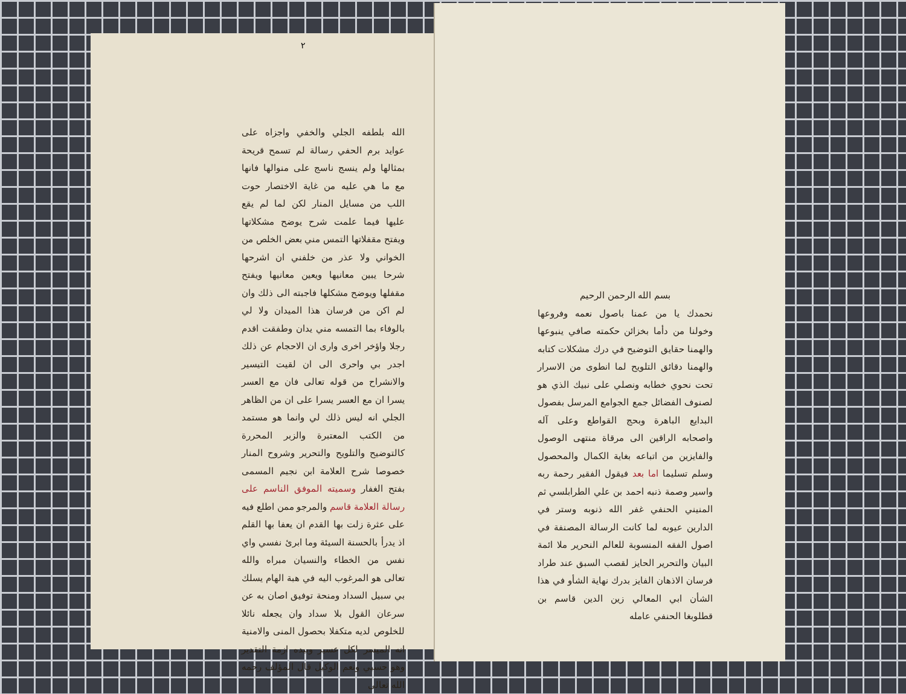٢
الله بلطفه الجلي والخفي واجزاه على عوايد برم الحفي رسالة لم تسمح قريحة بمثالها ولم ينسج ناسج على منوالها فانها مع ما هي عليه من غاية الاختصار حوت اللب من مسايل المنار لكن لما لم يقع عليها فيما علمت شرح يوضح مشكلاتها ويفتح مقفلاتها التمس مني بعض الخلص من الخواني ولا عذر من خلفني ان اشرحها شرحا يبين معانيها ويعين معانيها ويفتح مقفلها ويوضح مشكلها فاجبته الى ذلك وان لم اكن من فرسان هذا الميدان ولا لي بالوفاء بما التمسه مني يدان وطفقت اقدم رجلا واؤخر اخرى وارى ان الاحجام عن ذلك اجدر بي واحرى الى ان لقيت التيسير والانشراح من قوله تعالى فان مع العسر يسرا ان مع العسر يسرا على ان من الظاهر الجلي انه ليس ذلك لي وانما هو مستمد من الكتب المعتبرة والزبر المحررة كالتوضيح والتلويح والتحرير وشروح المنار خصوصا شرح العلامة ابن نجيم المسمى بفتح الغفار وسميته الموفق الناسم على رسالة العلامة قاسم والمرجو ممن اطلع فيه على عثرة زلت بها القدم ان يعفا بها القلم اذ يدرأ بالحسنة السيئة وما ابرئ نفسي واي نفس من الخطاء والنسيان مبراه والله تعالى هو المرغوب اليه في هبة الهام يسلك بي سبيل السداد ومنحة توفيق اصان به عن سرعان القول بلا سداد وان يجعله نائلا للخلوص لديه متكفلا بحصول المنى والامنية انه الميسر لكل عسير وبيده ازمة التقدير وهو حسبي ونعم الوكيل قال المؤلف رحمه الله تعالى
بسم الله الرحمن الرحيم
نحمدك يا من عمنا باصول نعمه وفروعها وخولنا من دأما بخزائن حكمته صافي ينبوعها والهمنا حقايق التوضيح في درك مشكلات كتابه والهمنا دقائق التلويح لما انطوى من الاسرار تحت نحوي خطابه ونصلي على نبيك الذي هو لصنوف الفضائل جمع الجوامع المرسل بفصول البدايع الباهرة وبحج القواطع وعلى آله واصحابه الراقين الى مرقاة منتهى الوصول والفايزين من اتباعه بغاية الكمال والمحصول وسلم تسليما اما بعد فيقول الفقير رحمة ربه واسير وصمة ذنبه احمد بن علي الطرابلسي ثم المنيني الحنفي غفر الله ذنوبه وستر في الدارين عيوبه لما كانت الرسالة المصنفة في اصول الفقه المنسوبة للعالم النحرير ملا ائمة البيان والتحرير الحايز لقصب السبق عند طراد فرسان الاذهان الفايز بدرك نهاية الشأو في هذا الشأن ابي المعالي زين الدين قاسم بن قطلوبغا الحنفي عامله